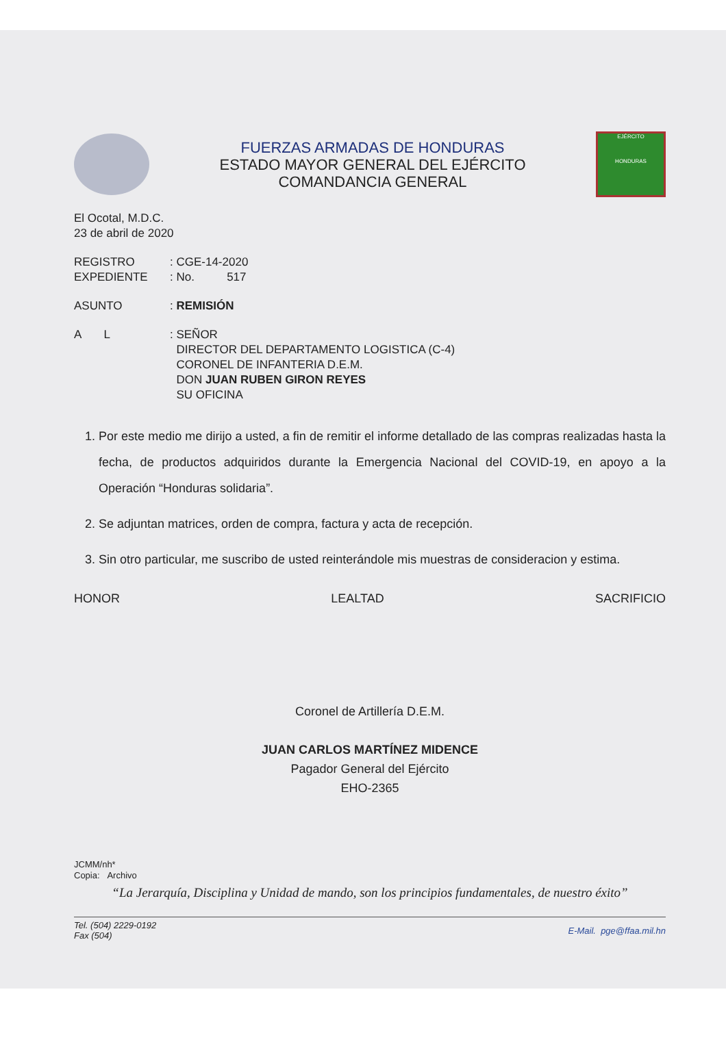FUERZAS ARMADAS DE HONDURAS
ESTADO MAYOR GENERAL DEL EJÉRCITO
COMANDANCIA GENERAL
EJÉRCITO
HONDURAS
El Ocotal, M.D.C.
23 de abril de 2020
REGISTRO
EXPEDIENTE
: CGE-14-2020
: No. 517
ASUNTO : REMISIÓN
A L : SEÑOR
DIRECTOR DEL DEPARTAMENTO LOGISTICA (C-4)
CORONEL DE INFANTERIA D.E.M.
DON JUAN RUBEN GIRON REYES
SU OFICINA
1. Por este medio me dirijo a usted, a fin de remitir el informe detallado de las compras realizadas hasta la fecha, de productos adquiridos durante la Emergencia Nacional del COVID-19, en apoyo a la Operación “Honduras solidaria”.
2. Se adjuntan matrices, orden de compra, factura y acta de recepción.
3. Sin otro particular, me suscribo de usted reinterándole mis muestras de consideracion y estima.
HONOR LEALTAD SACRIFICIO
Coronel de Artillería D.E.M.
JUAN CARLOS MARTÍNEZ MIDENCE
Pagador General del Ejército
EHO-2365
JCMM/nh*
Copia: Archivo
“La Jerarquía, Disciplina y Unidad de mando, son los principios fundamentales, de nuestro éxito”
Tel. (504) 2229-0192
Fax (504)
E-Mail. pge@ffaa.mil.hn